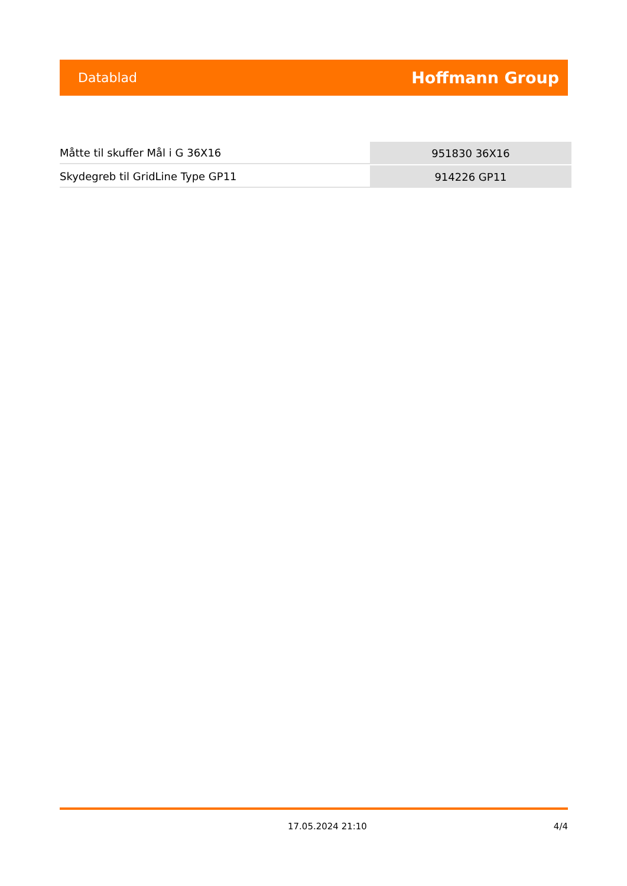Datablad Hoffmann Group
| Måtte til skuffer Mål i G 36X16 | 951830 36X16 |
| Skydegreb til GridLine Type GP11 | 914226 GP11 |
17.05.2024 21:10 4/4